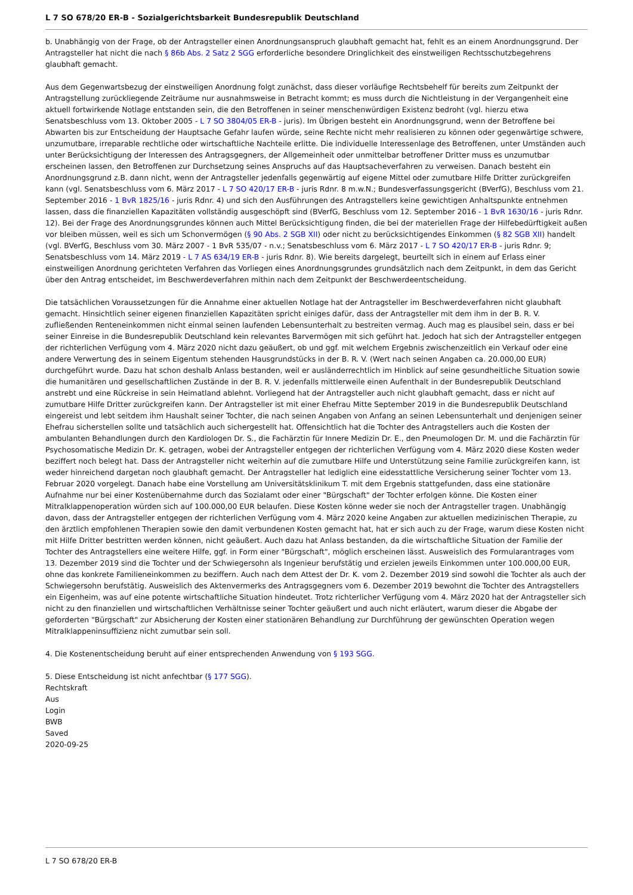L 7 SO 678/20 ER-B - Sozialgerichtsbarkeit Bundesrepublik Deutschland
b. Unabhängig von der Frage, ob der Antragsteller einen Anordnungsanspruch glaubhaft gemacht hat, fehlt es an einem Anordnungsgrund. Der Antragsteller hat nicht die nach § 86b Abs. 2 Satz 2 SGG erforderliche besondere Dringlichkeit des einstweiligen Rechtsschutzbegehrens glaubhaft gemacht.
Aus dem Gegenwartsbezug der einstweiligen Anordnung folgt zunächst, dass dieser vorläufige Rechtsbehelf für bereits zum Zeitpunkt der Antragstellung zurückliegende Zeiträume nur ausnahmsweise in Betracht kommt; es muss durch die Nichtleistung in der Vergangenheit eine aktuell fortwirkende Notlage entstanden sein, die den Betroffenen in seiner menschenwürdigen Existenz bedroht (vgl. hierzu etwa Senatsbeschluss vom 13. Oktober 2005 - L 7 SO 3804/05 ER-B - juris). Im Übrigen besteht ein Anordnungsgrund, wenn der Betroffene bei Abwarten bis zur Entscheidung der Hauptsache Gefahr laufen würde, seine Rechte nicht mehr realisieren zu können oder gegenwärtige schwere, unzumutbare, irreparable rechtliche oder wirtschaftliche Nachteile erlitte. Die individuelle Interessenlage des Betroffenen, unter Umständen auch unter Berücksichtigung der Interessen des Antragsgegners, der Allgemeinheit oder unmittelbar betroffener Dritter muss es unzumutbar erscheinen lassen, den Betroffenen zur Durchsetzung seines Anspruchs auf das Hauptsacheverfahren zu verweisen. Danach besteht ein Anordnungsgrund z.B. dann nicht, wenn der Antragsteller jedenfalls gegenwärtig auf eigene Mittel oder zumutbare Hilfe Dritter zurückgreifen kann (vgl. Senatsbeschluss vom 6. März 2017 - L 7 SO 420/17 ER-B - juris Rdnr. 8 m.w.N.; Bundesverfassungsgericht (BVerfG), Beschluss vom 21. September 2016 - 1 BvR 1825/16 - juris Rdnr. 4) und sich den Ausführungen des Antragstellers keine gewichtigen Anhaltspunkte entnehmen lassen, dass die finanziellen Kapazitäten vollständig ausgeschöpft sind (BVerfG, Beschluss vom 12. September 2016 - 1 BvR 1630/16 - juris Rdnr. 12). Bei der Frage des Anordnungsgrundes können auch Mittel Berücksichtigung finden, die bei der materiellen Frage der Hilfebedürftigkeit außen vor bleiben müssen, weil es sich um Schonvermögen (§ 90 Abs. 2 SGB XII) oder nicht zu berücksichtigendes Einkommen (§ 82 SGB XII) handelt (vgl. BVerfG, Beschluss vom 30. März 2007 - 1 BvR 535/07 - n.v.; Senatsbeschluss vom 6. März 2017 - L 7 SO 420/17 ER-B - juris Rdnr. 9; Senatsbeschluss vom 14. März 2019 - L 7 AS 634/19 ER-B - juris Rdnr. 8). Wie bereits dargelegt, beurteilt sich in einem auf Erlass einer einstweiligen Anordnung gerichteten Verfahren das Vorliegen eines Anordnungsgrundes grundsätzlich nach dem Zeitpunkt, in dem das Gericht über den Antrag entscheidet, im Beschwerdeverfahren mithin nach dem Zeitpunkt der Beschwerdeentscheidung.
Die tatsächlichen Voraussetzungen für die Annahme einer aktuellen Notlage hat der Antragsteller im Beschwerdeverfahren nicht glaubhaft gemacht. Hinsichtlich seiner eigenen finanziellen Kapazitäten spricht einiges dafür, dass der Antragsteller mit dem ihm in der B. R. V. zufließenden Renteneinkommen nicht einmal seinen laufenden Lebensunterhalt zu bestreiten vermag. Auch mag es plausibel sein, dass er bei seiner Einreise in die Bundesrepublik Deutschland kein relevantes Barvermögen mit sich geführt hat. Jedoch hat sich der Antragsteller entgegen der richterlichen Verfügung vom 4. März 2020 nicht dazu geäußert, ob und ggf. mit welchem Ergebnis zwischenzeitlich ein Verkauf oder eine andere Verwertung des in seinem Eigentum stehenden Hausgrundstücks in der B. R. V. (Wert nach seinen Angaben ca. 20.000,00 EUR) durchgeführt wurde. Dazu hat schon deshalb Anlass bestanden, weil er ausländerrechtlich im Hinblick auf seine gesundheitliche Situation sowie die humanitären und gesellschaftlichen Zustände in der B. R. V. jedenfalls mittlerweile einen Aufenthalt in der Bundesrepublik Deutschland anstrebt und eine Rückreise in sein Heimatland ablehnt. Vorliegend hat der Antragsteller auch nicht glaubhaft gemacht, dass er nicht auf zumutbare Hilfe Dritter zurückgreifen kann. Der Antragsteller ist mit einer Ehefrau Mitte September 2019 in die Bundesrepublik Deutschland eingereist und lebt seitdem ihm Haushalt seiner Tochter, die nach seinen Angaben von Anfang an seinen Lebensunterhalt und denjenigen seiner Ehefrau sicherstellen sollte und tatsächlich auch sichergestellt hat. Offensichtlich hat die Tochter des Antragstellers auch die Kosten der ambulanten Behandlungen durch den Kardiologen Dr. S., die Fachärztin für Innere Medizin Dr. E., den Pneumologen Dr. M. und die Fachärztin für Psychosomatische Medizin Dr. K. getragen, wobei der Antragsteller entgegen der richterlichen Verfügung vom 4. März 2020 diese Kosten weder beziffert noch belegt hat. Dass der Antragsteller nicht weiterhin auf die zumutbare Hilfe und Unterstützung seine Familie zurückgreifen kann, ist weder hinreichend dargetan noch glaubhaft gemacht. Der Antragsteller hat lediglich eine eidesstattliche Versicherung seiner Tochter vom 13. Februar 2020 vorgelegt. Danach habe eine Vorstellung am Universitätsklinikum T. mit dem Ergebnis stattgefunden, dass eine stationäre Aufnahme nur bei einer Kostenübernahme durch das Sozialamt oder einer "Bürgschaft" der Tochter erfolgen könne. Die Kosten einer Mitralklappenoperation würden sich auf 100.000,00 EUR belaufen. Diese Kosten könne weder sie noch der Antragsteller tragen. Unabhängig davon, dass der Antragsteller entgegen der richterlichen Verfügung vom 4. März 2020 keine Angaben zur aktuellen medizinischen Therapie, zu den ärztlich empfohlenen Therapien sowie den damit verbundenen Kosten gemacht hat, hat er sich auch zu der Frage, warum diese Kosten nicht mit Hilfe Dritter bestritten werden können, nicht geäußert. Auch dazu hat Anlass bestanden, da die wirtschaftliche Situation der Familie der Tochter des Antragstellers eine weitere Hilfe, ggf. in Form einer "Bürgschaft", möglich erscheinen lässt. Ausweislich des Formularantrages vom 13. Dezember 2019 sind die Tochter und der Schwiegersohn als Ingenieur berufstätig und erzielen jeweils Einkommen unter 100.000,00 EUR, ohne das konkrete Familieneinkommen zu beziffern. Auch nach dem Attest der Dr. K. vom 2. Dezember 2019 sind sowohl die Tochter als auch der Schwiegersohn berufstätig. Ausweislich des Aktenvermerks des Antragsgegners vom 6. Dezember 2019 bewohnt die Tochter des Antragstellers ein Eigenheim, was auf eine potente wirtschaftliche Situation hindeutet. Trotz richterlicher Verfügung vom 4. März 2020 hat der Antragsteller sich nicht zu den finanziellen und wirtschaftlichen Verhältnisse seiner Tochter geäußert und auch nicht erläutert, warum dieser die Abgabe der geforderten "Bürgschaft" zur Absicherung der Kosten einer stationären Behandlung zur Durchführung der gewünschten Operation wegen Mitralklappeninsuffizienz nicht zumutbar sein soll.
4. Die Kostenentscheidung beruht auf einer entsprechenden Anwendung von § 193 SGG.
5. Diese Entscheidung ist nicht anfechtbar (§ 177 SGG).
Rechtskraft
Aus
Login
BWB
Saved
2020-09-25
L 7 SO 678/20 ER-B